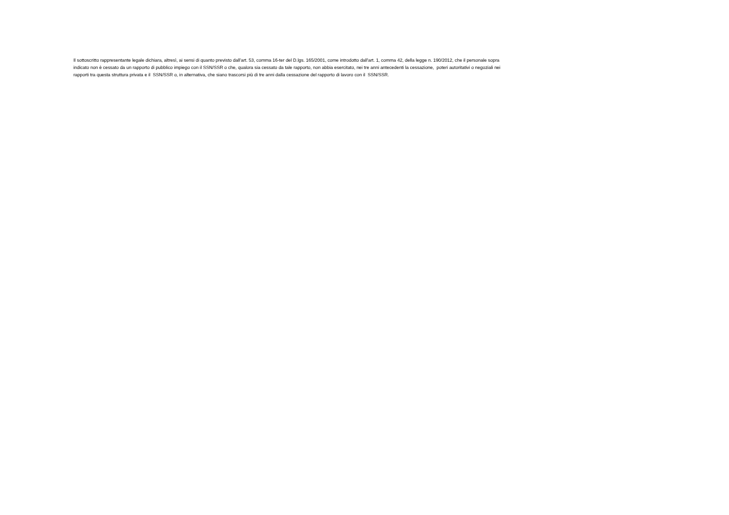Il sottoscritto rappresentante legale dichiara, altresì, ai sensi di quanto previsto dall'art. 53, comma 16-ter del D.lgs. 165/2001, come introdotto dall'art. 1, comma 42, della legge n. 190/2012, che il personale sopra indicato non è cessato da un rapporto di pubblico impiego con il SSN/SSR o che, qualora sia cessato da tale rapporto, non abbia esercitato, nei tre anni antecedenti la cessazione, poteri autoritativi o negoziali nei rapporti tra questa struttura privata e il SSN/SSR o, in alternativa, che siano trascorsi più di tre anni dalla cessazione del rapporto di lavoro con il SSN/SSR.